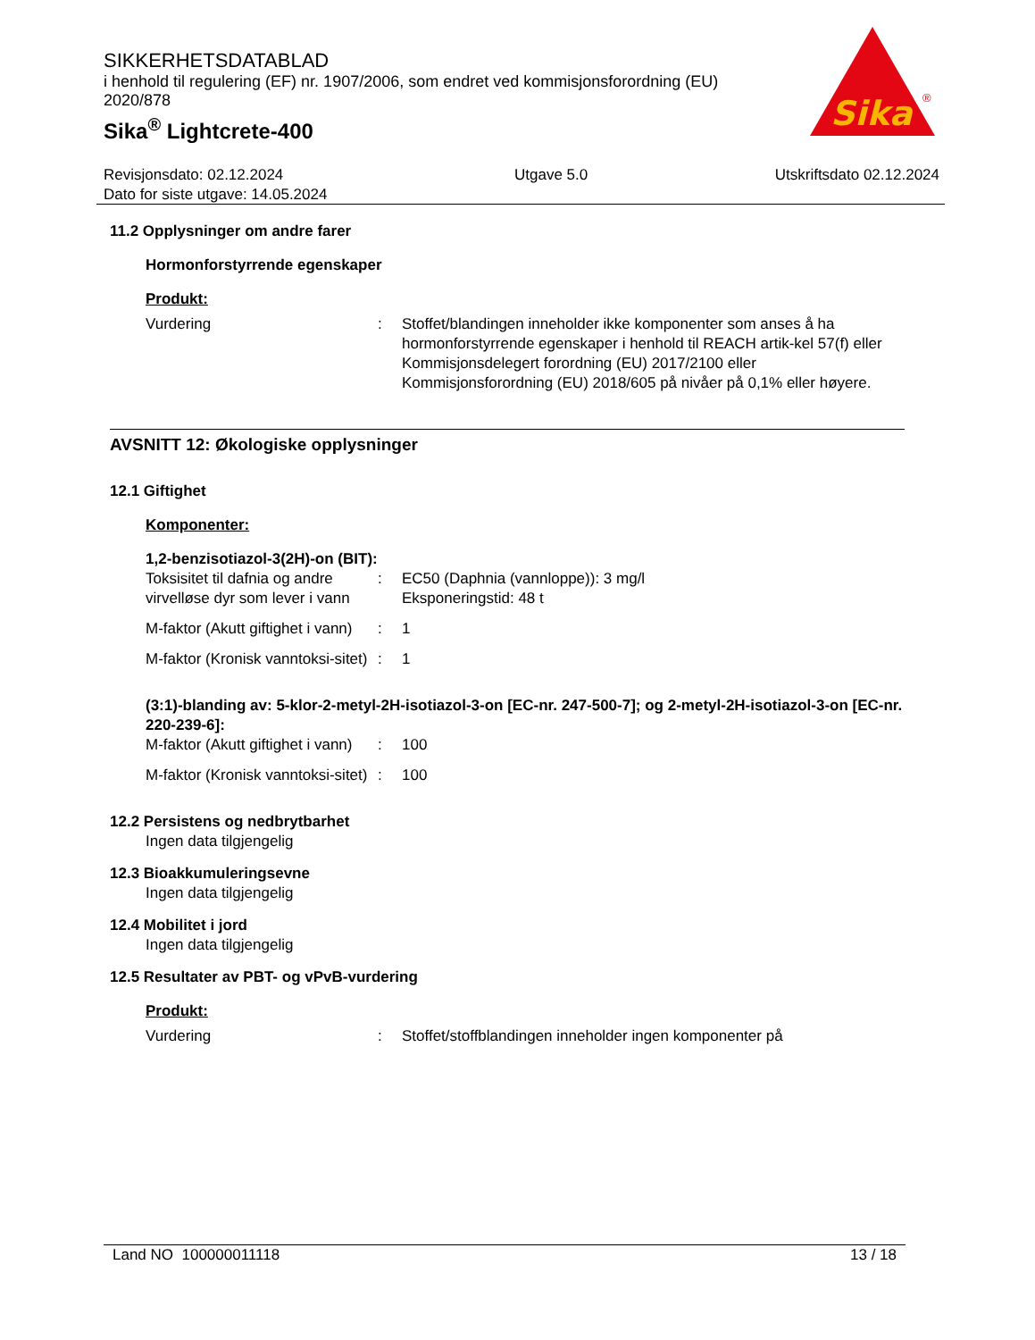SIKKERHETSDATABLAD
i henhold til regulering (EF) nr. 1907/2006, som endret ved kommisjonsforordning (EU) 2020/878
Sika<sup>®</sup> Lightcrete-400
Sika
®
Revisjonsdato: 02.12.2024
Dato for siste utgave: 14.05.2024
Utgave 5.0 Utskriftsdato 02.12.2024
11.2 Opplysninger om andre farer
Hormonforstyrrende egenskaper
Produkt:
Vurdering : Stoffet/blandingen inneholder ikke komponenter som anses å ha hormonforstyrrende egenskaper i henhold til REACH artik-kel 57(f) eller Kommisjonsdelegert forordning (EU) 2017/2100 eller Kommisjonsforordning (EU) 2018/605 på nivåer på 0,1% eller høyere.
AVSNITT 12: Økologiske opplysninger
12.1 Giftighet
Komponenter:
1,2-benzisotiazol-3(2H)-on (BIT):
Toksisitet til dafnia og andre virvelløse dyr som lever i vann
: EC50 (Daphnia (vannloppe)): 3 mg/l
Eksponeringstid: 48 t
M-faktor (Akutt giftighet i vann)
: 1
M-faktor (Kronisk vanntoksi-sitet)
: 1
(3:1)-blanding av: 5-klor-2-metyl-2H-isotiazol-3-on [EC-nr. 247-500-7]; og 2-metyl-2H-isotiazol-3-on [EC-nr. 220-239-6]:
M-faktor (Akutt giftighet i vann)
: 100
M-faktor (Kronisk vanntoksi-sitet)
: 100
12.2 Persistens og nedbrytbarhet
Ingen data tilgjengelig
12.3 Bioakkumuleringsevne
Ingen data tilgjengelig
12.4 Mobilitet i jord
Ingen data tilgjengelig
12.5 Resultater av PBT- og vPvB-vurdering
Produkt:
Vurdering : Stoffet/stoffblandingen inneholder ingen komponenter på
Land NO 100000011118 13 / 18